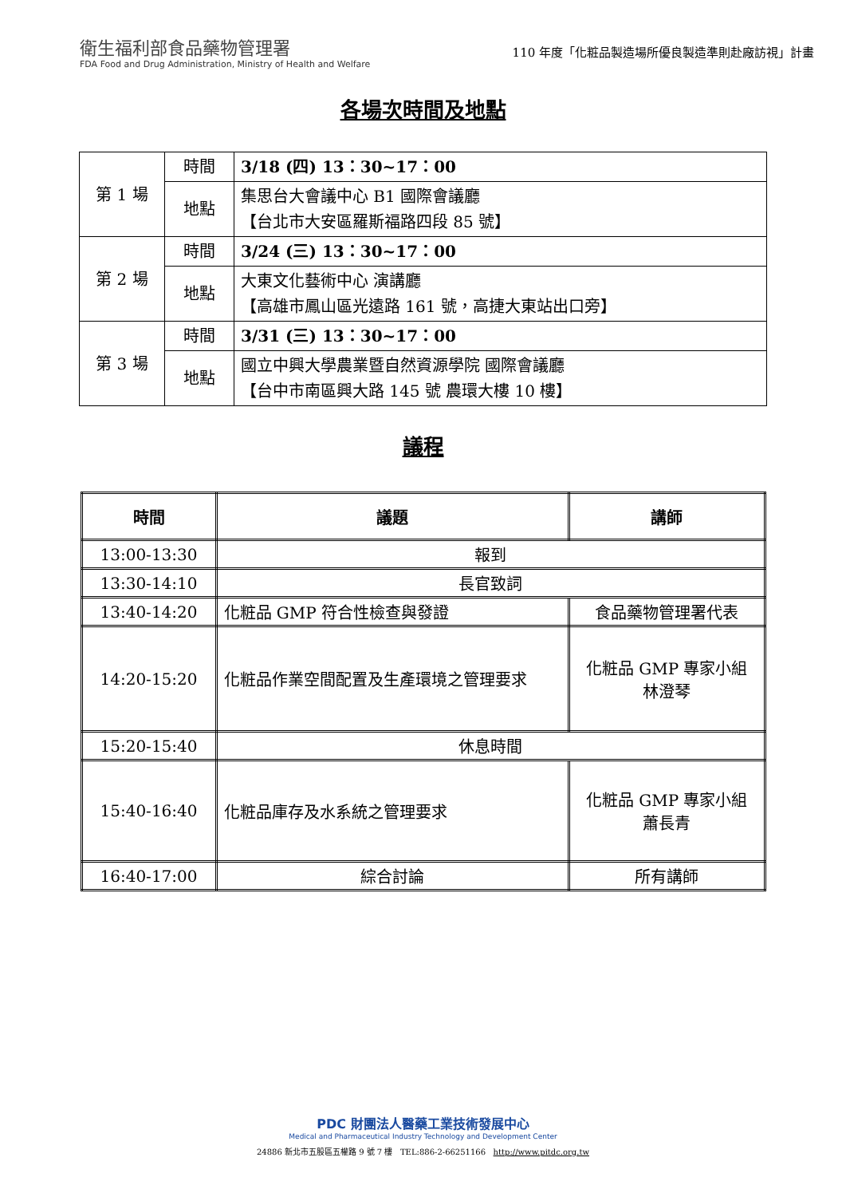衛生福利部食品藥物管理署
FDA Food and Drug Administration, Ministry of Health and Welfare
110 年度「化粧品製造場所優良製造準則赴廠訪視」計畫
各場次時間及地點
| 第 1 場 | 時間 | 3/18 (四) 13：30~17：00 |
| | 地點 | 集思台大會議中心 B1 國際會議廳 【台北市大安區羅斯福路四段 85 號】 |
| 第 2 場 | 時間 | 3/24 (三) 13：30~17：00 |
| | 地點 | 大東文化藝術中心 演講廳 【高雄市鳳山區光遠路 161 號，高捷大東站出口旁】 |
| 第 3 場 | 時間 | 3/31 (三) 13：30~17：00 |
| | 地點 | 國立中興大學農業暨自然資源學院 國際會議廳 【台中市南區興大路 145 號 農環大樓 10 樓】 |
議程
| 時間 | 議題 | 講師 |
| --- | --- | --- |
| 13:00-13:30 | 報到 | |
| 13:30-14:10 | 長官致詞 | |
| 13:40-14:20 | 化粧品 GMP 符合性檢查與發證 | 食品藥物管理署代表 |
| 14:20-15:20 | 化粧品作業空間配置及生產環境之管理要求 | 化粧品 GMP 專家小組 林澄琴 |
| 15:20-15:40 | 休息時間 | |
| 15:40-16:40 | 化粧品庫存及水系統之管理要求 | 化粧品 GMP 專家小組 蕭長青 |
| 16:40-17:00 | 綜合討論 | 所有講師 |
PDC 財團法人醫藥工業技術發展中心
Medical and Pharmaceutical Industry Technology and Development Center
24886 新北市五股區五權路 9 號 7 樓 TEL:886-2-66251166 http://www.pitdc.org.tw